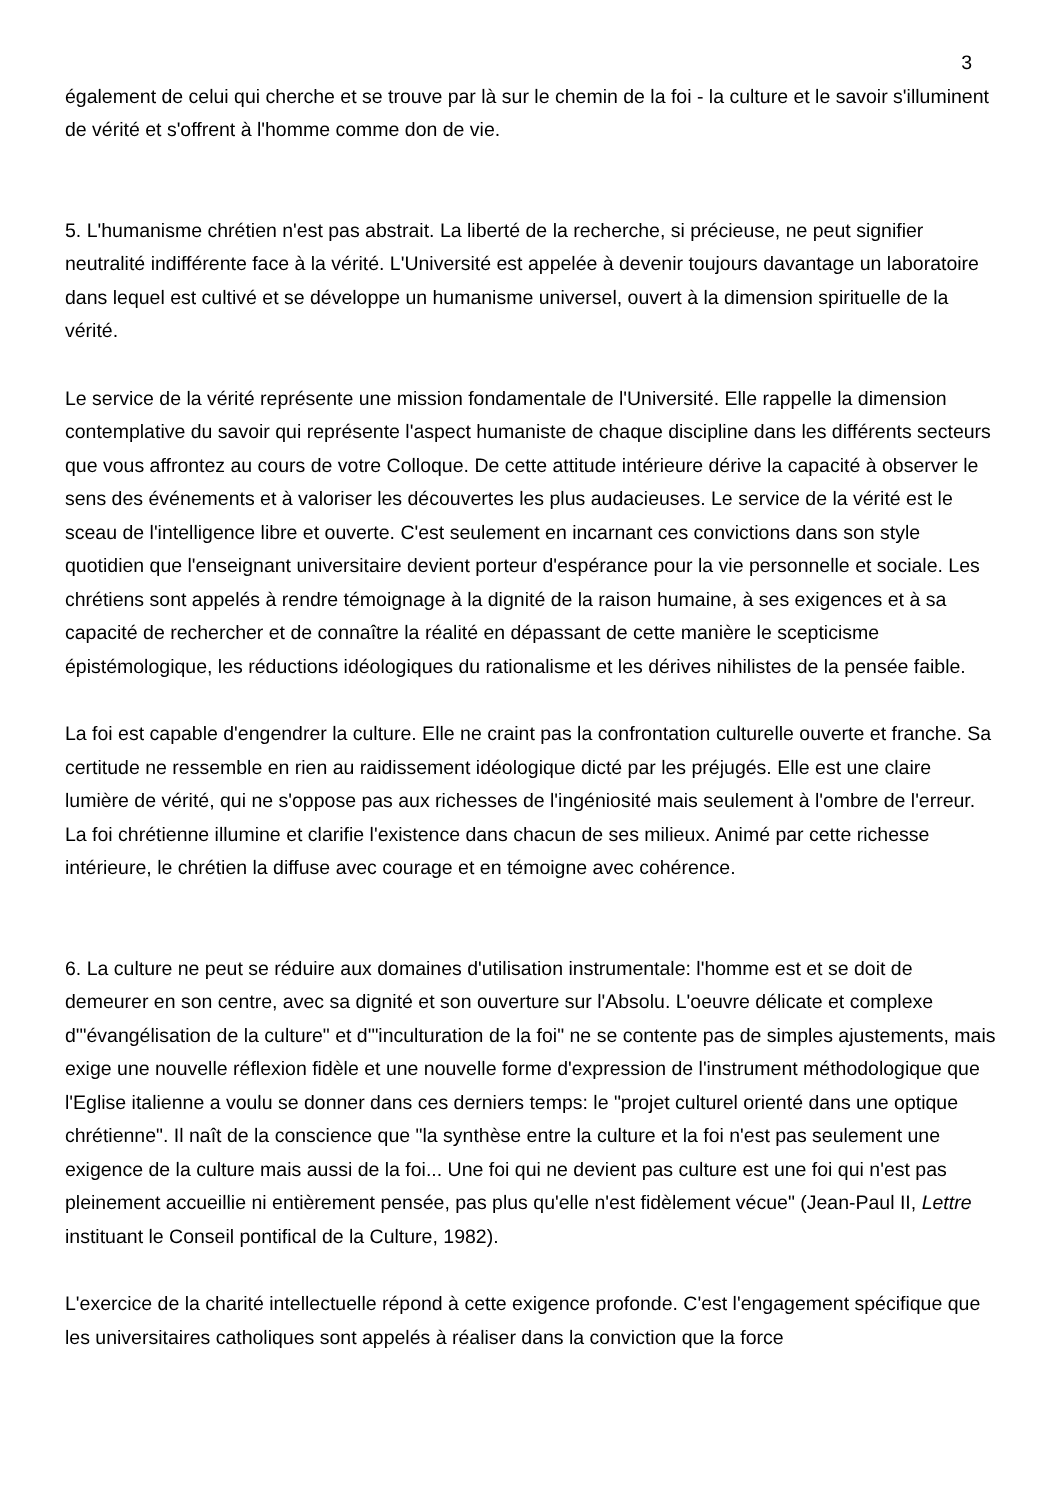3
également de celui qui cherche et se trouve par là sur le chemin de la foi - la culture et le savoir s'illuminent de vérité et s'offrent à l'homme comme don de vie.
5. L'humanisme chrétien n'est pas abstrait. La liberté de la recherche, si précieuse, ne peut signifier neutralité indifférente face à la vérité. L'Université est appelée à devenir toujours davantage un laboratoire dans lequel est cultivé et se développe un humanisme universel, ouvert à la dimension spirituelle de la vérité.
Le service de la vérité représente une mission fondamentale de l'Université. Elle rappelle la dimension contemplative du savoir qui représente l'aspect humaniste de chaque discipline dans les différents secteurs que vous affrontez au cours de votre Colloque. De cette attitude intérieure dérive la capacité à observer le sens des événements et à valoriser les découvertes les plus audacieuses. Le service de la vérité est le sceau de l'intelligence libre et ouverte. C'est seulement en incarnant ces convictions dans son style quotidien que l'enseignant universitaire devient porteur d'espérance pour la vie personnelle et sociale. Les chrétiens sont appelés à rendre témoignage à la dignité de la raison humaine, à ses exigences et à sa capacité de rechercher et de connaître la réalité en dépassant de cette manière le scepticisme épistémologique, les réductions idéologiques du rationalisme et les dérives nihilistes de la pensée faible.
La foi est capable d'engendrer la culture. Elle ne craint pas la confrontation culturelle ouverte et franche. Sa certitude ne ressemble en rien au raidissement idéologique dicté par les préjugés. Elle est une claire lumière de vérité, qui ne s'oppose pas aux richesses de l'ingéniosité mais seulement à l'ombre de l'erreur. La foi chrétienne illumine et clarifie l'existence dans chacun de ses milieux. Animé par cette richesse intérieure, le chrétien la diffuse avec courage et en témoigne avec cohérence.
6. La culture ne peut se réduire aux domaines d'utilisation instrumentale: l'homme est et se doit de demeurer en son centre, avec sa dignité et son ouverture sur l'Absolu. L'oeuvre délicate et complexe d'"évangélisation de la culture" et d'"inculturation de la foi" ne se contente pas de simples ajustements, mais exige une nouvelle réflexion fidèle et une nouvelle forme d'expression de l'instrument méthodologique que l'Eglise italienne a voulu se donner dans ces derniers temps: le "projet culturel orienté dans une optique chrétienne". Il naît de la conscience que "la synthèse entre la culture et la foi n'est pas seulement une exigence de la culture mais aussi de la foi... Une foi qui ne devient pas culture est une foi qui n'est pas pleinement accueillie ni entièrement pensée, pas plus qu'elle n'est fidèlement vécue" (Jean-Paul II, Lettre instituant le Conseil pontifical de la Culture, 1982).
L'exercice de la charité intellectuelle répond à cette exigence profonde. C'est l'engagement spécifique que les universitaires catholiques sont appelés à réaliser dans la conviction que la force